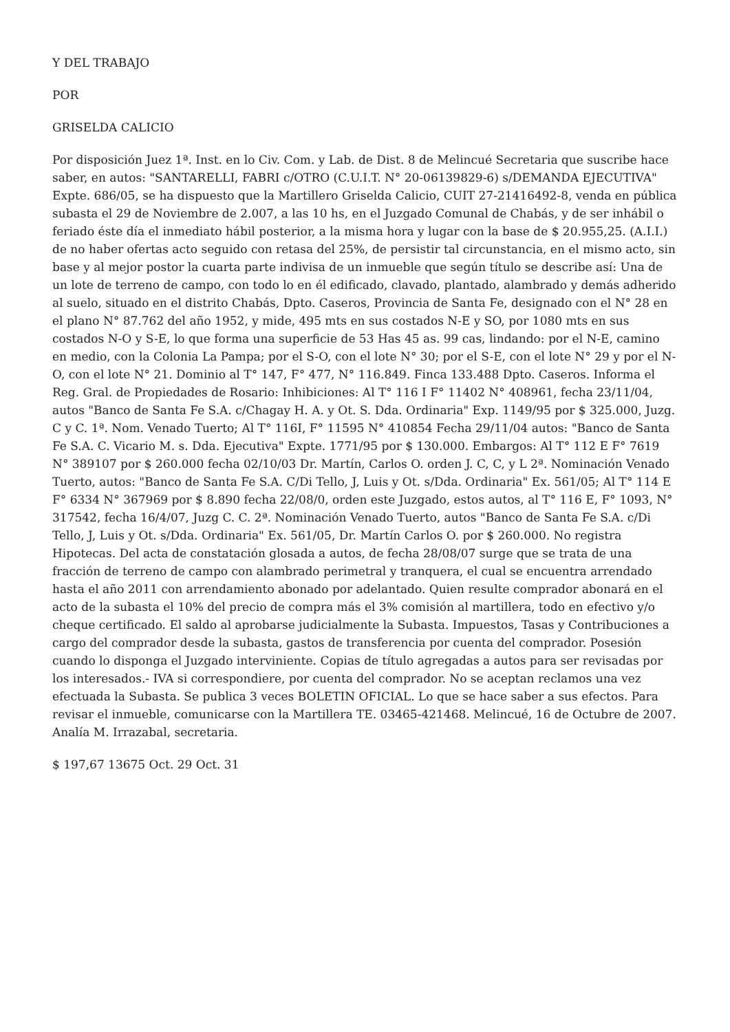Y DEL TRABAJO
POR
GRISELDA CALICIO
Por disposición Juez 1ª. Inst. en lo Civ. Com. y Lab. de Dist. 8 de Melincué Secretaria que suscribe hace saber, en autos: "SANTARELLI, FABRI c/OTRO (C.U.I.T. N° 20-06139829-6) s/DEMANDA EJECUTIVA" Expte. 686/05, se ha dispuesto que la Martillero Griselda Calicio, CUIT 27-21416492-8, venda en pública subasta el 29 de Noviembre de 2.007, a las 10 hs, en el Juzgado Comunal de Chabás, y de ser inhábil o feriado éste día el inmediato hábil posterior, a la misma hora y lugar con la base de $ 20.955,25. (A.I.I.) de no haber ofertas acto seguido con retasa del 25%, de persistir tal circunstancia, en el mismo acto, sin base y al mejor postor la cuarta parte indivisa de un inmueble que según título se describe así: Una de un lote de terreno de campo, con todo lo en él edificado, clavado, plantado, alambrado y demás adherido al suelo, situado en el distrito Chabás, Dpto. Caseros, Provincia de Santa Fe, designado con el N° 28 en el plano N° 87.762 del año 1952, y mide, 495 mts en sus costados N-E y SO, por 1080 mts en sus costados N-O y S-E, lo que forma una superficie de 53 Has 45 as. 99 cas, lindando: por el N-E, camino en medio, con la Colonia La Pampa; por el S-O, con el lote N° 30; por el S-E, con el lote N° 29 y por el N-O, con el lote N° 21. Dominio al T° 147, F° 477, N° 116.849. Finca 133.488 Dpto. Caseros. Informa el Reg. Gral. de Propiedades de Rosario: Inhibiciones: Al T° 116 I F° 11402 N° 408961, fecha 23/11/04, autos "Banco de Santa Fe S.A. c/Chagay H. A. y Ot. S. Dda. Ordinaria" Exp. 1149/95 por $ 325.000, Juzg. C y C. 1ª. Nom. Venado Tuerto; Al T° 116I, F° 11595 N° 410854 Fecha 29/11/04 autos: "Banco de Santa Fe S.A. C. Vicario M. s. Dda. Ejecutiva" Expte. 1771/95 por $ 130.000. Embargos: Al T° 112 E F° 7619 N° 389107 por $ 260.000 fecha 02/10/03 Dr. Martín, Carlos O. orden J. C, C, y L 2ª. Nominación Venado Tuerto, autos: "Banco de Santa Fe S.A. C/Di Tello, J, Luis y Ot. s/Dda. Ordinaria" Ex. 561/05; Al T° 114 E F° 6334 N° 367969 por $ 8.890 fecha 22/08/0, orden este Juzgado, estos autos, al T° 116 E, F° 1093, N° 317542, fecha 16/4/07, Juzg C. C. 2ª. Nominación Venado Tuerto, autos "Banco de Santa Fe S.A. c/Di Tello, J, Luis y Ot. s/Dda. Ordinaria" Ex. 561/05, Dr. Martín Carlos O. por $ 260.000. No registra Hipotecas. Del acta de constatación glosada a autos, de fecha 28/08/07 surge que se trata de una fracción de terreno de campo con alambrado perimetral y tranquera, el cual se encuentra arrendado hasta el año 2011 con arrendamiento abonado por adelantado. Quien resulte comprador abonará en el acto de la subasta el 10% del precio de compra más el 3% comisión al martillera, todo en efectivo y/o cheque certificado. El saldo al aprobarse judicialmente la Subasta. Impuestos, Tasas y Contribuciones a cargo del comprador desde la subasta, gastos de transferencia por cuenta del comprador. Posesión cuando lo disponga el Juzgado interviniente. Copias de título agregadas a autos para ser revisadas por los interesados.- IVA si correspondiere, por cuenta del comprador. No se aceptan reclamos una vez efectuada la Subasta. Se publica 3 veces BOLETIN OFICIAL. Lo que se hace saber a sus efectos. Para revisar el inmueble, comunicarse con la Martillera TE. 03465-421468. Melincué, 16 de Octubre de 2007. Analía M. Irrazabal, secretaria.
$ 197,67 13675 Oct. 29 Oct. 31